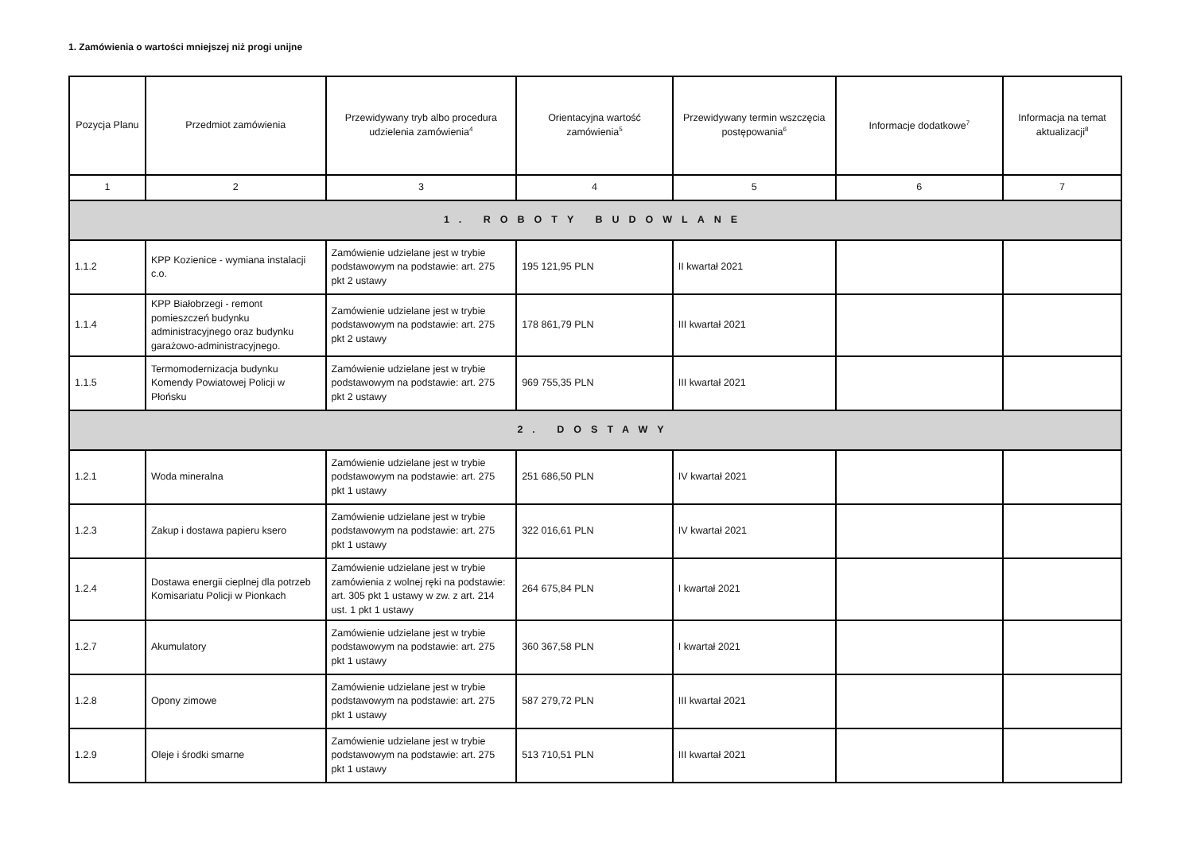1. Zamówienia o wartości mniejszej niż progi unijne
| Pozycja Planu | Przedmiot zamówienia | Przewidywany tryb albo procedura udzielenia zamówienia<sup>4</sup> | Orientacyjna wartość zamówienia<sup>5</sup> | Przewidywany termin wszczęcia postępowania<sup>6</sup> | Informacje dodatkowe<sup>7</sup> | Informacja na temat aktualizacji<sup>8</sup> |
| --- | --- | --- | --- | --- | --- | --- |
| 1 | 2 | 3 | 4 | 5 | 6 | 7 |
| 1. ROBOTY BUDOWLANE | | | | | | |
| 1.1.2 | KPP Kozienice - wymiana instalacji c.o. | Zamówienie udzielane jest w trybie podstawowym na podstawie: art. 275 pkt 2 ustawy | 195 121,95 PLN | II kwartał 2021 | | |
| 1.1.4 | KPP Białobrzegi - remont pomieszczeń budynku administracyjnego oraz budynku garażowo-administracyjnego. | Zamówienie udzielane jest w trybie podstawowym na podstawie: art. 275 pkt 2 ustawy | 178 861,79 PLN | III kwartał 2021 | | |
| 1.1.5 | Termomodernizacja budynku Komendy Powiatowej Policji w Płońsku | Zamówienie udzielane jest w trybie podstawowym na podstawie: art. 275 pkt 2 ustawy | 969 755,35 PLN | III kwartał 2021 | | |
| 2. DOSTAWY | | | | | | |
| 1.2.1 | Woda mineralna | Zamówienie udzielane jest w trybie podstawowym na podstawie: art. 275 pkt 1 ustawy | 251 686,50 PLN | IV kwartał 2021 | | |
| 1.2.3 | Zakup i dostawa papieru ksero | Zamówienie udzielane jest w trybie podstawowym na podstawie: art. 275 pkt 1 ustawy | 322 016,61 PLN | IV kwartał 2021 | | |
| 1.2.4 | Dostawa energii cieplnej dla potrzeb Komisariatu Policji w Pionkach | Zamówienie udzielane jest w trybie zamówienia z wolnej ręki na podstawie: art. 305 pkt 1 ustawy w zw. z art. 214 ust. 1 pkt 1 ustawy | 264 675,84 PLN | I kwartał 2021 | | |
| 1.2.7 | Akumulatory | Zamówienie udzielane jest w trybie podstawowym na podstawie: art. 275 pkt 1 ustawy | 360 367,58 PLN | I kwartał 2021 | | |
| 1.2.8 | Opony zimowe | Zamówienie udzielane jest w trybie podstawowym na podstawie: art. 275 pkt 1 ustawy | 587 279,72 PLN | III kwartał 2021 | | |
| 1.2.9 | Oleje i środki smarne | Zamówienie udzielane jest w trybie podstawowym na podstawie: art. 275 pkt 1 ustawy | 513 710,51 PLN | III kwartał 2021 | | |